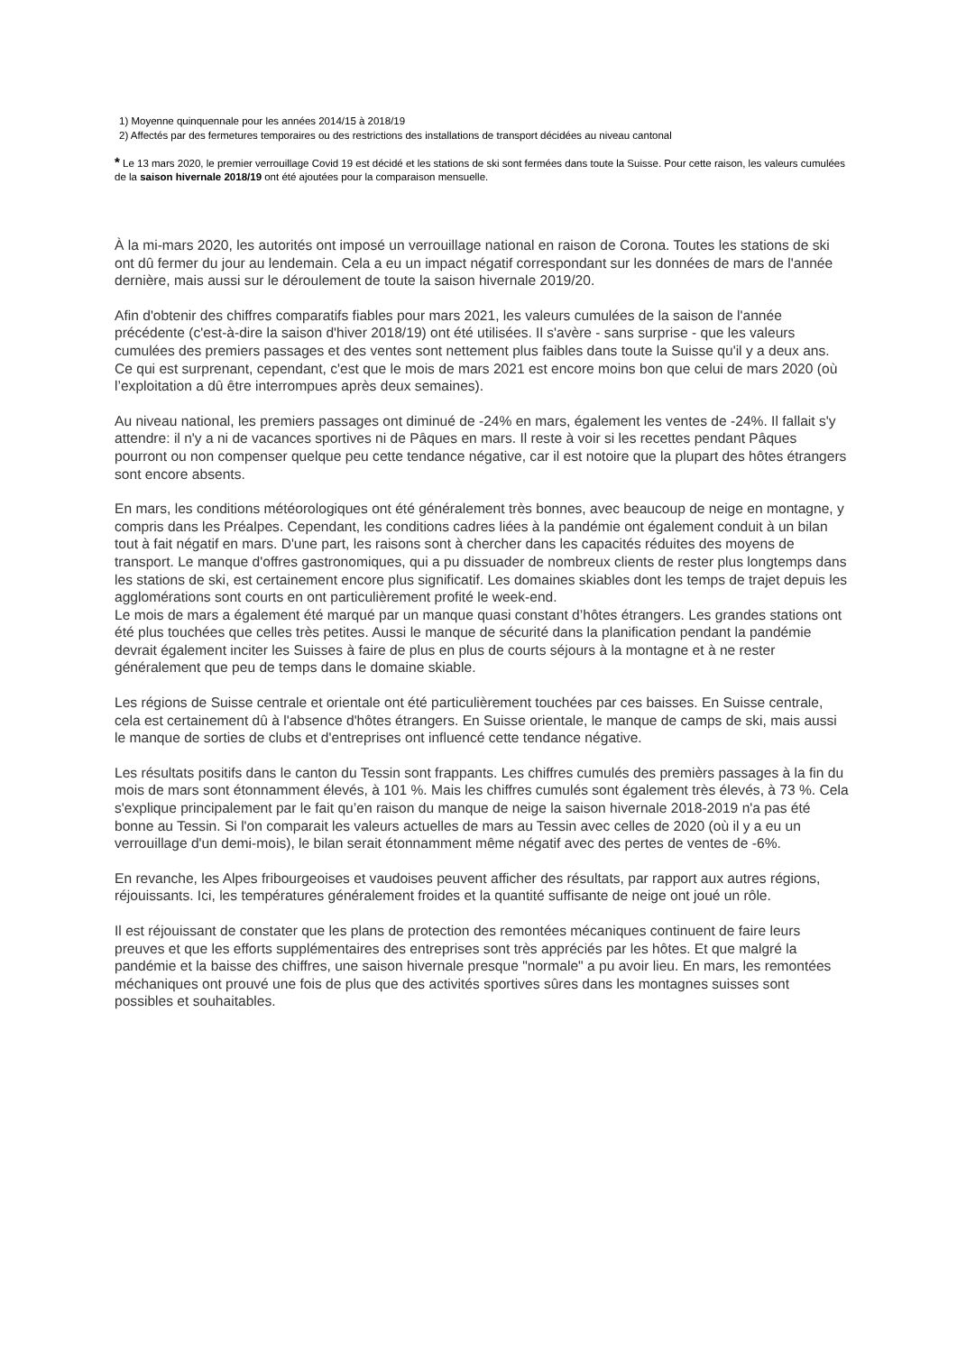1) Moyenne quinquennale pour les années 2014/15 à 2018/19
2) Affectés par des fermetures temporaires ou des restrictions des installations de transport décidées au niveau cantonal
* Le 13 mars 2020, le premier verrouillage Covid 19 est décidé et les stations de ski sont fermées dans toute la Suisse. Pour cette raison, les valeurs cumulées de la saison hivernale 2018/19 ont été ajoutées pour la comparaison mensuelle.
À la mi-mars 2020, les autorités ont imposé un verrouillage national en raison de Corona. Toutes les stations de ski ont dû fermer du jour au lendemain. Cela a eu un impact négatif correspondant sur les données de mars de l'année dernière, mais aussi sur le déroulement de toute la saison hivernale 2019/20.
Afin d'obtenir des chiffres comparatifs fiables pour mars 2021, les valeurs cumulées de la saison de l'année précédente (c'est-à-dire la saison d'hiver 2018/19) ont été utilisées. Il s'avère - sans surprise - que les valeurs cumulées des premiers passages et des ventes sont nettement plus faibles dans toute la Suisse qu'il y a deux ans. Ce qui est surprenant, cependant, c'est que le mois de mars 2021 est encore moins bon que celui de mars 2020 (où l’exploitation a dû être interrompues après deux semaines).
Au niveau national, les premiers passages ont diminué de -24% en mars, également les ventes de -24%. Il fallait s'y attendre: il n'y a ni de vacances sportives ni de Pâques en mars. Il reste à voir si les recettes pendant Pâques pourront ou non compenser quelque peu cette tendance négative, car il est notoire que la plupart des hôtes étrangers sont encore absents.
En mars, les conditions météorologiques ont été généralement très bonnes, avec beaucoup de neige en montagne, y compris dans les Préalpes. Cependant, les conditions cadres liées à la pandémie ont également conduit à un bilan tout à fait négatif en mars. D'une part, les raisons sont à chercher dans les capacités réduites des moyens de transport. Le manque d'offres gastronomiques, qui a pu dissuader de nombreux clients de rester plus longtemps dans les stations de ski, est certainement encore plus significatif. Les domaines skiables dont les temps de trajet depuis les agglomérations sont courts en ont particulièrement profité le week-end.
Le mois de mars a également été marqué par un manque quasi constant d’hôtes étrangers. Les grandes stations ont été plus touchées que celles très petites. Aussi le manque de sécurité dans la planification pendant la pandémie devrait également inciter les Suisses à faire de plus en plus de courts séjours à la montagne et à ne rester généralement que peu de temps dans le domaine skiable.
Les régions de Suisse centrale et orientale ont été particulièrement touchées par ces baisses. En Suisse centrale, cela est certainement dû à l'absence d'hôtes étrangers. En Suisse orientale, le manque de camps de ski, mais aussi le manque de sorties de clubs et d'entreprises ont influencé cette tendance négative.
Les résultats positifs dans le canton du Tessin sont frappants. Les chiffres cumulés des premièrs passages à la fin du mois de mars sont étonnamment élevés, à 101 %. Mais les chiffres cumulés sont également très élevés, à 73 %. Cela s'explique principalement par le fait qu’en raison du manque de neige la saison hivernale 2018-2019 n'a pas été bonne au Tessin. Si l'on comparait les valeurs actuelles de mars au Tessin avec celles de 2020 (où il y a eu un verrouillage d'un demi-mois), le bilan serait étonnamment même négatif avec des pertes de ventes de -6%.
En revanche, les Alpes fribourgeoises et vaudoises peuvent afficher des résultats, par rapport aux autres régions, réjouissants. Ici, les températures généralement froides et la quantité suffisante de neige ont joué un rôle.
Il est réjouissant de constater que les plans de protection des remontées mécaniques continuent de faire leurs preuves et que les efforts supplémentaires des entreprises sont très appréciés par les hôtes. Et que malgré la pandémie et la baisse des chiffres, une saison hivernale presque "normale" a pu avoir lieu. En mars, les remontées méchaniques ont prouvé une fois de plus que des activités sportives sûres dans les montagnes suisses sont possibles et souhaitables.